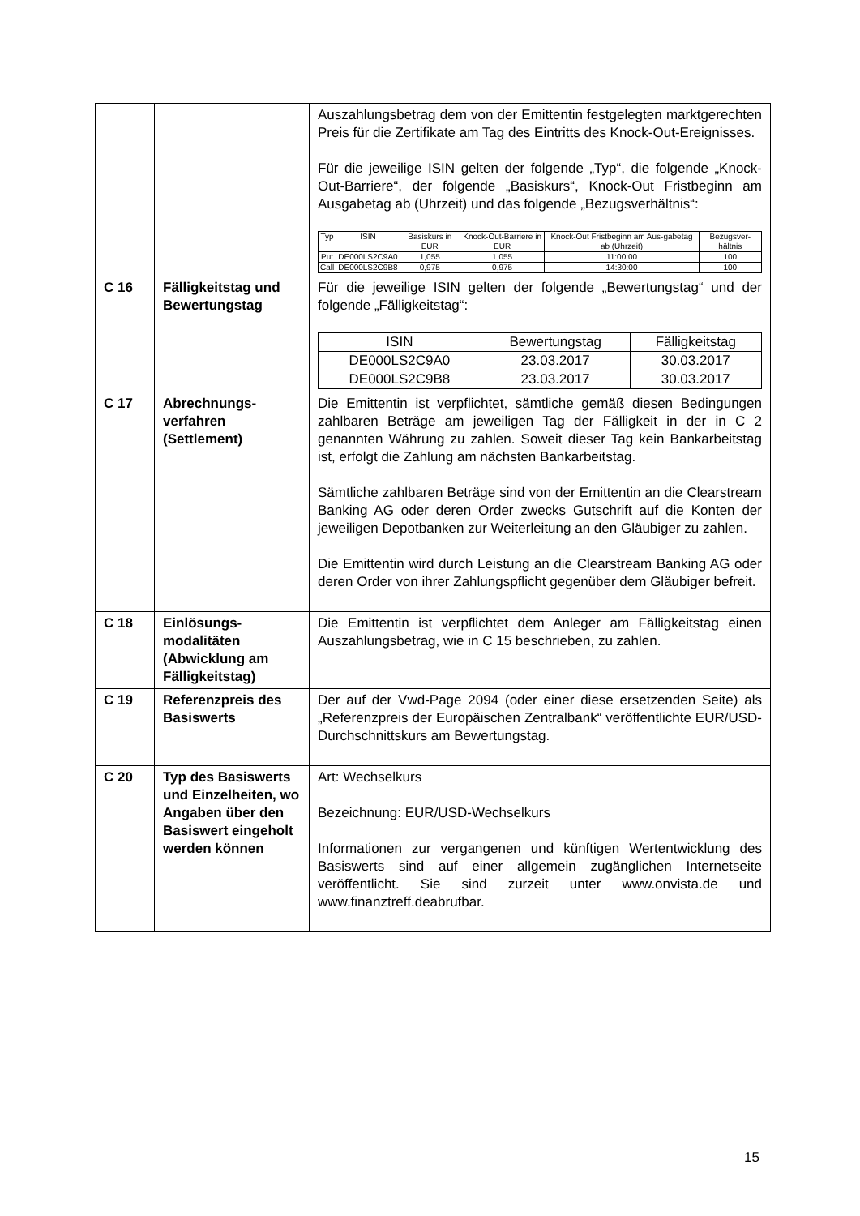| | | Auszahlungsbetrag dem von der Emittentin festgelegten marktgerechten Preis für die Zertifikate am Tag des Eintritts des Knock-Out-Ereignisses. Für die jeweilige ISIN gelten der folgende „Typ“, die folgende „Knock-Out-Barriere“, der folgende „Basiskurs“, Knock-Out Fristbeginn am Ausgabetag ab (Uhrzeit) und das folgende „Bezugsverhältnis“: / Typ / ISIN / Basiskurs in EUR / Knock-Out-Barriere in EUR / Knock-Out Fristbeginn am Aus-gabetag ab (Uhrzeit) / Bezugsver-hältnis / / --- / --- / --- / --- / --- / --- / / Put / DE000LS2C9A0 / 1,055 / 1,055 / 11:00:00 / 100 / / Call / DE000LS2C9B8 / 0,975 / 0,975 / 14:30:00 / 100 / |
| C 16 | Fälligkeitstag und Bewertungstag | Für die jeweilige ISIN gelten der folgende „Bewertungstag“ und der folgende „Fälligkeitstag“: / ISIN / Bewertungstag / Fälligkeitstag / / --- / --- / --- / / DE000LS2C9A0 / 23.03.2017 / 30.03.2017 / / DE000LS2C9B8 / 23.03.2017 / 30.03.2017 / |
| C 17 | Abrechnungs-verfahren (Settlement) | Die Emittentin ist verpflichtet, sämtliche gemäß diesen Bedingungen zahlbaren Beträge am jeweiligen Tag der Fälligkeit in der in C 2 genannten Währung zu zahlen. Soweit dieser Tag kein Bankarbeitstag ist, erfolgt die Zahlung am nächsten Bankarbeitstag. Sämtliche zahlbaren Beträge sind von der Emittentin an die Clearstream Banking AG oder deren Order zwecks Gutschrift auf die Konten der jeweiligen Depotbanken zur Weiterleitung an den Gläubiger zu zahlen. Die Emittentin wird durch Leistung an die Clearstream Banking AG oder deren Order von ihrer Zahlungspflicht gegenüber dem Gläubiger befreit. |
| C 18 | Einlösungs-modalitäten (Abwicklung am Fälligkeitstag) | Die Emittentin ist verpflichtet dem Anleger am Fälligkeitstag einen Auszahlungsbetrag, wie in C 15 beschrieben, zu zahlen. |
| C 19 | Referenzpreis des Basiswerts | Der auf der Vwd-Page 2094 (oder einer diese ersetzenden Seite) als „Referenzpreis der Europäischen Zentralbank“ veröffentlichte EUR/USD-Durchschnittskurs am Bewertungstag. |
| C 20 | Typ des Basiswerts und Einzelheiten, wo Angaben über den Basiswert eingeholt werden können | Art: Wechselkurs Bezeichnung: EUR/USD-Wechselkurs Informationen zur vergangenen und künftigen Wertentwicklung des Basiswerts sind auf einer allgemein zugänglichen Internetseite veröffentlicht. Sie sind zurzeit unter www.onvista.de und www.finanztreff.deabrufbar. |
15